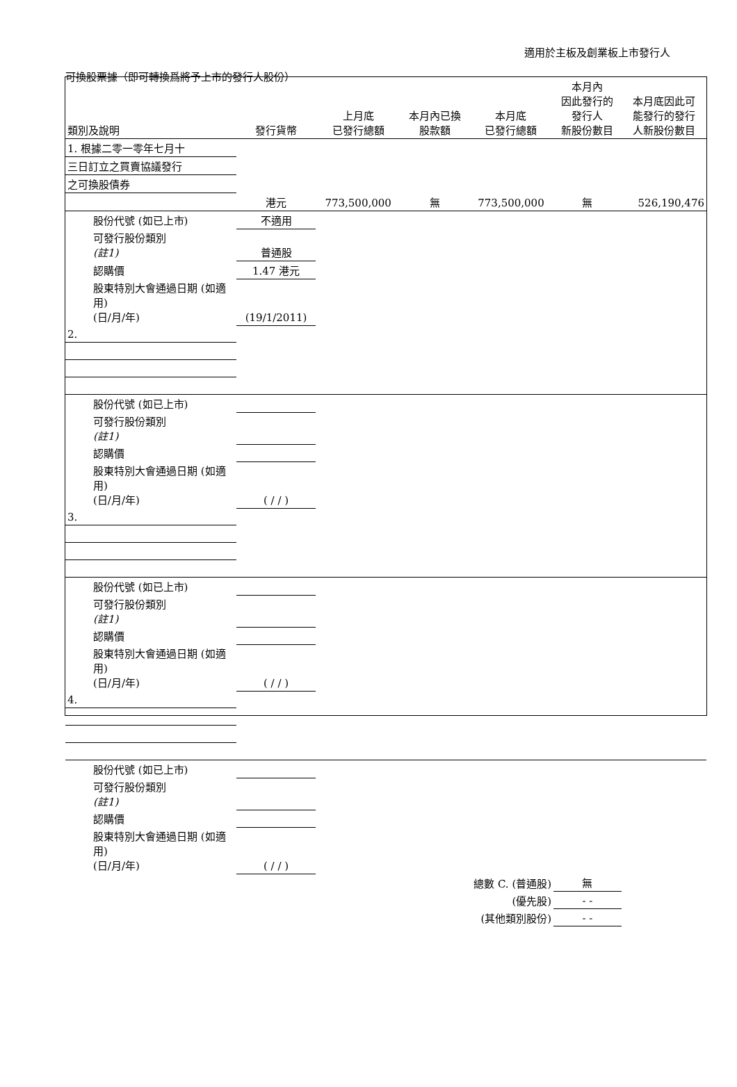適用於主板及創業板上市發行人
可換股票據（即可轉換爲將予上市的發行人股份）
| 類別及說明 | 發行貨幣 | 上月底 已發行總額 | 本月內已換 股款額 | 本月底 已發行總額 | 本月內 因此發行的 發行人 新股份數目 | 本月底因此可 能發行的發行 人新股份數目 |
| --- | --- | --- | --- | --- | --- | --- |
| 1. 根據二零一零年七月十 | | | | | | |
| 三日訂立之買賣協議發行 | | | | | | |
| 之可換股債券 | | | | | | |
| | 港元 | 773,500,000 | 無 | 773,500,000 | 無 | 526,190,476 |
| 股份代號 (如已上市) | 不適用 | | | | | |
| 可發行股份類別 (註1) | 普通股 | | | | | |
| 認購價 | 1.47 港元 | | | | | |
| 股東特別大會通過日期 (如適用) (日/月/年) | (19/1/2011) | | | | | |
| 2. | | | | | | |
| 股份代號 (如已上市) | | | | | | |
| 可發行股份類別 (註1) | | | | | | |
| 認購價 | | | | | | |
| 股東特別大會通過日期 (如適用) (日/月/年) | ( / / ) | | | | | |
| 3. | | | | | | |
| 股份代號 (如已上市) | | | | | | |
| 可發行股份類別 (註1) | | | | | | |
| 認購價 | | | | | | |
| 股東特別大會通過日期 (如適用) (日/月/年) | ( / / ) | | | | | |
| 4. | | | | | | |
| 股份代號 (如已上市) | | | | | | |
| 可發行股份類別 (註1) | | | | | | |
| 認購價 | | | | | | |
| 股東特別大會通過日期 (如適用) (日/月/年) | ( / / ) | | | | | |
| 總數 C. (普通股) | | | | | 無 | |
| (優先股) | | | | | - - | |
| (其他類別股份) | | | | | - - | |